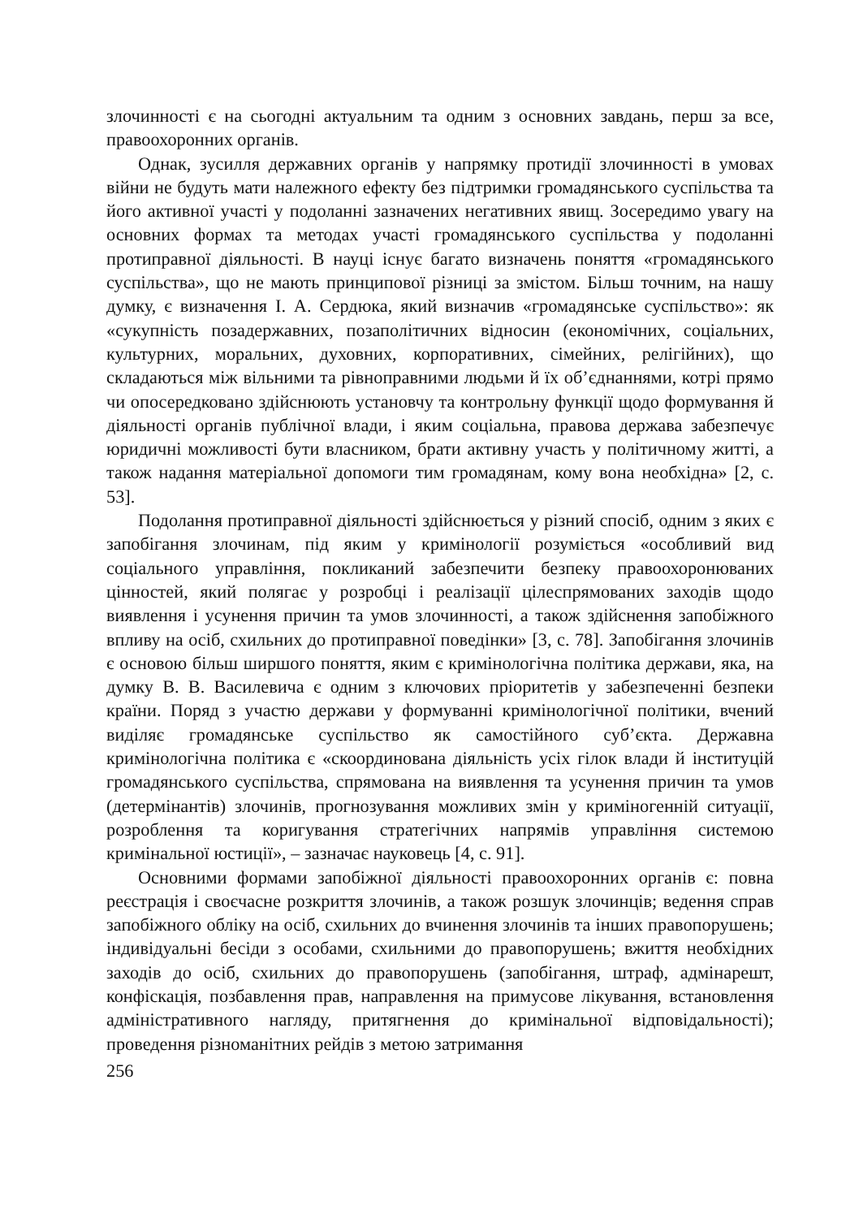злочинності є на сьогодні актуальним та одним з основних завдань, перш за все, правоохоронних органів.
Однак, зусилля державних органів у напрямку протидії злочинності в умовах війни не будуть мати належного ефекту без підтримки громадянського суспільства та його активної участі у подоланні зазначених негативних явищ. Зосередимо увагу на основних формах та методах участі громадянського суспільства у подоланні протиправної діяльності. В науці існує багато визначень поняття «громадянського суспільства», що не мають принципової різниці за змістом. Більш точним, на нашу думку, є визначення І. А. Сердюка, який визначив «громадянське суспільство»: як «сукупність позадержавних, позаполітичних відносин (економічних, соціальних, культурних, моральних, духовних, корпоративних, сімейних, релігійних), що складаються між вільними та рівноправними людьми й їх об’єднаннями, котрі прямо чи опосередковано здійснюють установчу та контрольну функції щодо формування й діяльності органів публічної влади, і яким соціальна, правова держава забезпечує юридичні можливості бути власником, брати активну участь у політичному житті, а також надання матеріальної допомоги тим громадянам, кому вона необхідна» [2, с. 53].
Подолання протиправної діяльності здійснюється у різний спосіб, одним з яких є запобігання злочинам, під яким у кримінології розуміється «особливий вид соціального управління, покликаний забезпечити безпеку правоохоронюваних цінностей, який полягає у розробці і реалізації цілеспрямованих заходів щодо виявлення і усунення причин та умов злочинності, а також здійснення запобіжного впливу на осіб, схильних до протиправної поведінки» [3, с. 78]. Запобігання злочинів є основою більш ширшого поняття, яким є кримінологічна політика держави, яка, на думку В. В. Василевича є одним з ключових пріоритетів у забезпеченні безпеки країни. Поряд з участю держави у формуванні кримінологічної політики, вчений виділяє громадянське суспільство як самостійного суб’єкта. Державна кримінологічна політика є «скоординована діяльність усіх гілок влади й інституцій громадянського суспільства, спрямована на виявлення та усунення причин та умов (детермінантів) злочинів, прогнозування можливих змін у криміногенній ситуації, розроблення та коригування стратегічних напрямів управління системою кримінальної юстиції», – зазначає науковець [4, с. 91].
Основними формами запобіжної діяльності правоохоронних органів є: повна реєстрація і своєчасне розкриття злочинів, а також розшук злочинців; ведення справ запобіжного обліку на осіб, схильних до вчинення злочинів та інших правопорушень; індивідуальні бесіди з особами, схильними до правопорушень; вжиття необхідних заходів до осіб, схильних до правопорушень (запобігання, штраф, адмінарешт, конфіскація, позбавлення прав, направлення на примусове лікування, встановлення адміністративного нагляду, притягнення до кримінальної відповідальності); проведення різноманітних рейдів з метою затримання
256